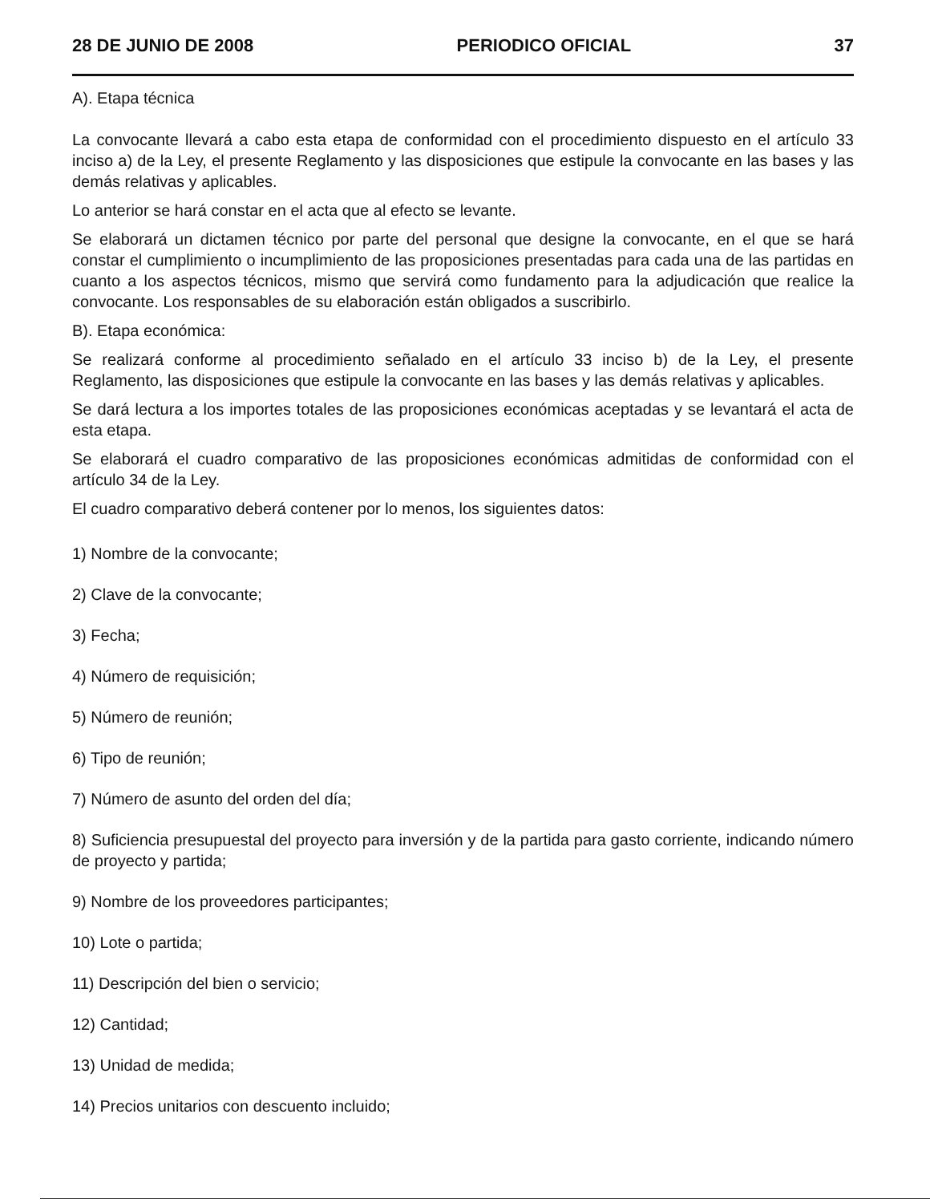28 DE JUNIO DE 2008 PERIODICO OFICIAL 37
A). Etapa técnica
La convocante llevará a cabo esta etapa de conformidad con el procedimiento dispuesto en el artículo 33 inciso a) de la Ley, el presente Reglamento y las disposiciones que estipule la convocante en las bases y las demás relativas y aplicables.
Lo anterior se hará constar en el acta que al efecto se levante.
Se elaborará un dictamen técnico por parte del personal que designe la convocante, en el que se hará constar el cumplimiento o incumplimiento de las proposiciones presentadas para cada una de las partidas en cuanto a los aspectos técnicos, mismo que servirá como fundamento para la adjudicación que realice la convocante. Los responsables de su elaboración están obligados a suscribirlo.
B). Etapa económica:
Se realizará conforme al procedimiento señalado en el artículo 33 inciso b) de la Ley, el presente Reglamento, las disposiciones que estipule la convocante en las bases y las demás relativas y aplicables.
Se dará lectura a los importes totales de las proposiciones económicas aceptadas y se levantará el acta de esta etapa.
Se elaborará el cuadro comparativo de las proposiciones económicas admitidas de conformidad con el artículo 34 de la Ley.
El cuadro comparativo deberá contener por lo menos, los siguientes datos:
1) Nombre de la convocante;
2) Clave de la convocante;
3) Fecha;
4) Número de requisición;
5) Número de reunión;
6) Tipo de reunión;
7) Número de asunto del orden del día;
8) Suficiencia presupuestal del proyecto para inversión y de la partida para gasto corriente, indicando número de proyecto y partida;
9) Nombre de los proveedores participantes;
10) Lote o partida;
11) Descripción del bien o servicio;
12) Cantidad;
13) Unidad de medida;
14) Precios unitarios con descuento incluido;